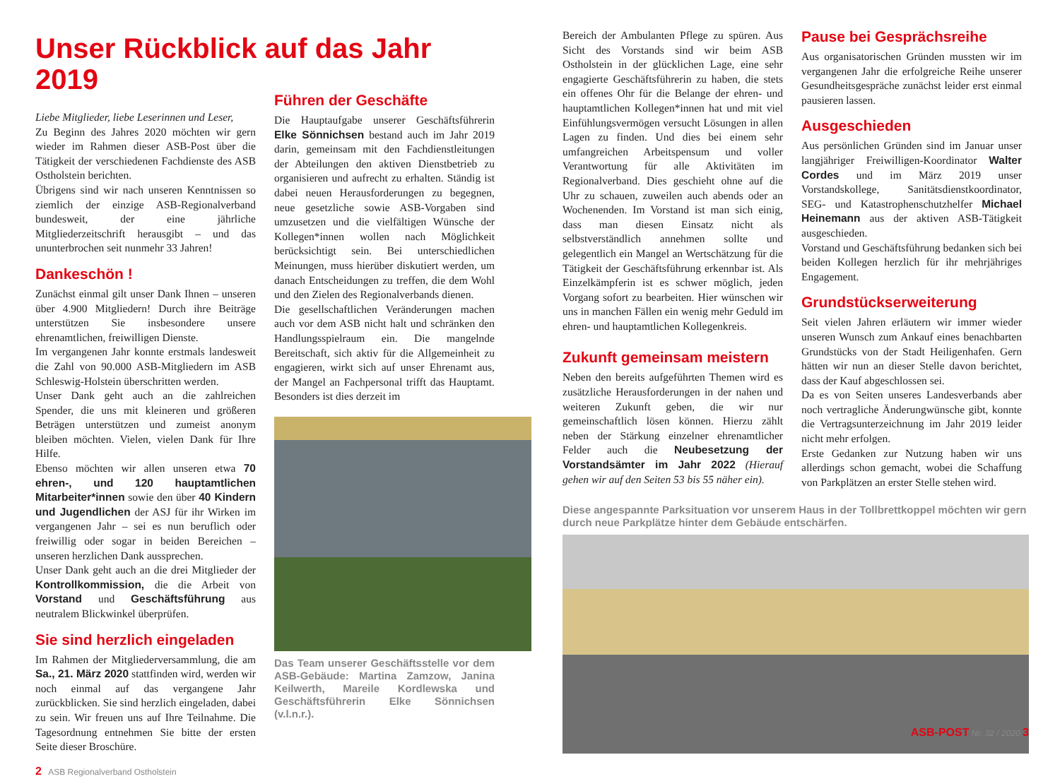Unser Rückblick auf das Jahr 2019
Liebe Mitglieder, liebe Leserinnen und Leser,
Zu Beginn des Jahres 2020 möchten wir gern wieder im Rahmen dieser ASB-Post über die Tätigkeit der verschiedenen Fachdienste des ASB Ostholstein berichten.
Übrigens sind wir nach unseren Kenntnissen so ziemlich der einzige ASB-Regionalverband bundesweit, der eine jährliche Mitgliederzeitschrift herausgibt – und das ununterbrochen seit nunmehr 33 Jahren!
Dankeschön !
Zunächst einmal gilt unser Dank Ihnen – unseren über 4.900 Mitgliedern! Durch ihre Beiträge unterstützen Sie insbesondere unsere ehrenamtlichen, freiwilligen Dienste.
Im vergangenen Jahr konnte erstmals landesweit die Zahl von 90.000 ASB-Mitgliedern im ASB Schleswig-Holstein überschritten werden.
Unser Dank geht auch an die zahlreichen Spender, die uns mit kleineren und größeren Beträgen unterstützen und zumeist anonym bleiben möchten. Vielen, vielen Dank für Ihre Hilfe.
Ebenso möchten wir allen unseren etwa 70 ehren-, und 120 hauptamtlichen Mitarbeiter*innen sowie den über 40 Kindern und Jugendlichen der ASJ für ihr Wirken im vergangenen Jahr – sei es nun beruflich oder freiwillig oder sogar in beiden Bereichen – unseren herzlichen Dank aussprechen.
Unser Dank geht auch an die drei Mitglieder der Kontrollkommission, die die Arbeit von Vorstand und Geschäftsführung aus neutralem Blickwinkel überprüfen.
Sie sind herzlich eingeladen
Im Rahmen der Mitgliederversammlung, die am Sa., 21. März 2020 stattfinden wird, werden wir noch einmal auf das vergangene Jahr zurückblicken. Sie sind herzlich eingeladen, dabei zu sein. Wir freuen uns auf Ihre Teilnahme. Die Tagesordnung entnehmen Sie bitte der ersten Seite dieser Broschüre.
2 ASB Regionalverband Ostholstein
Führen der Geschäfte
Die Hauptaufgabe unserer Geschäftsführerin Elke Sönnichsen bestand auch im Jahr 2019 darin, gemeinsam mit den Fachdienstleitungen der Abteilungen den aktiven Dienstbetrieb zu organisieren und aufrecht zu erhalten. Ständig ist dabei neuen Herausforderungen zu begegnen, neue gesetzliche sowie ASB-Vorgaben sind umzusetzen und die vielfältigen Wünsche der Kollegen*innen wollen nach Möglichkeit berücksichtigt sein. Bei unterschiedlichen Meinungen, muss hierüber diskutiert werden, um danach Entscheidungen zu treffen, die dem Wohl und den Zielen des Regionalverbands dienen.
Die gesellschaftlichen Veränderungen machen auch vor dem ASB nicht halt und schränken den Handlungsspielraum ein. Die mangelnde Bereitschaft, sich aktiv für die Allgemeinheit zu engagieren, wirkt sich auf unser Ehrenamt aus, der Mangel an Fachpersonal trifft das Hauptamt. Besonders ist dies derzeit im
Das Team unserer Geschäftsstelle vor dem ASB-Gebäude: Martina Zamzow, Janina Keilwerth, Mareile Kordlewska und Geschäftsführerin Elke Sönnichsen (v.l.n.r.).
Bereich der Ambulanten Pflege zu spüren. Aus Sicht des Vorstands sind wir beim ASB Ostholstein in der glücklichen Lage, eine sehr engagierte Geschäftsführerin zu haben, die stets ein offenes Ohr für die Belange der ehren- und hauptamtlichen Kollegen*innen hat und mit viel Einfühlungsvermögen versucht Lösungen in allen Lagen zu finden. Und dies bei einem sehr umfangreichen Arbeitspensum und voller Verantwortung für alle Aktivitäten im Regionalverband. Dies geschieht ohne auf die Uhr zu schauen, zuweilen auch abends oder an Wochenenden. Im Vorstand ist man sich einig, dass man diesen Einsatz nicht als selbstverständlich annehmen sollte und gelegentlich ein Mangel an Wertschätzung für die Tätigkeit der Geschäftsführung erkennbar ist. Als Einzelkämpferin ist es schwer möglich, jeden Vorgang sofort zu bearbeiten. Hier wünschen wir uns in manchen Fällen ein wenig mehr Geduld im ehren- und hauptamtlichen Kollegenkreis.
Zukunft gemeinsam meistern
Neben den bereits aufgeführten Themen wird es zusätzliche Herausforderungen in der nahen und weiteren Zukunft geben, die wir nur gemeinschaftlich lösen können. Hierzu zählt neben der Stärkung einzelner ehrenamtlicher Felder auch die Neubesetzung der Vorstandsämter im Jahr 2022 (Hierauf gehen wir auf den Seiten 53 bis 55 näher ein).
Pause bei Gesprächsreihe
Aus organisatorischen Gründen mussten wir im vergangenen Jahr die erfolgreiche Reihe unserer Gesundheitsgespräche zunächst leider erst einmal pausieren lassen.
Ausgeschieden
Aus persönlichen Gründen sind im Januar unser langjähriger Freiwilligen-Koordinator Walter Cordes und im März 2019 unser Vorstandskollege, Sanitätsdienstkoordinator, SEG- und Katastrophenschutzhelfer Michael Heinemann aus der aktiven ASB-Tätigkeit ausgeschieden.
Vorstand und Geschäftsführung bedanken sich bei beiden Kollegen herzlich für ihr mehrjähriges Engagement.
Grundstückserweiterung
Seit vielen Jahren erläutern wir immer wieder unseren Wunsch zum Ankauf eines benachbarten Grundstücks von der Stadt Heiligenhafen. Gern hätten wir nun an dieser Stelle davon berichtet, dass der Kauf abgeschlossen sei.
Da es von Seiten unseres Landesverbands aber noch vertragliche Änderungwünsche gibt, konnte die Vertragsunterzeichnung im Jahr 2019 leider nicht mehr erfolgen.
Erste Gedanken zur Nutzung haben wir uns allerdings schon gemacht, wobei die Schaffung von Parkplätzen an erster Stelle stehen wird.
Diese angespannte Parksituation vor unserem Haus in der Tollbrettkoppel möchten wir gern durch neue Parkplätze hinter dem Gebäude entschärfen.
ASB-POST Nr. 32 / 2020 3